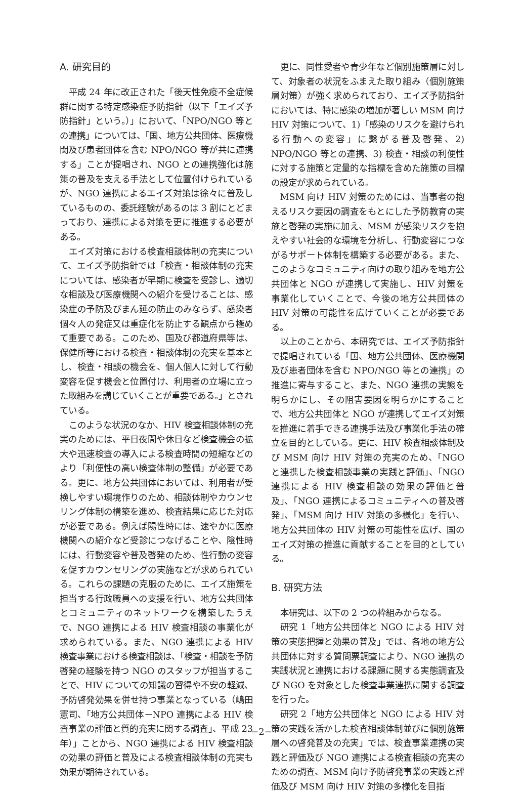A. 研究目的
平成 24 年に改正された「後天性免疫不全症候群に関する特定感染症予防指針（以下「エイズ予防指針」という。）」において、「NPO/NGO 等との連携」については、「国、地方公共団体、医療機関及び患者団体を含む NPO/NGO 等が共に連携する」ことが提唱され、NGO との連携強化は施策の普及を支える手法として位置付けられているが、NGO 連携によるエイズ対策は徐々に普及しているものの、委託経験があるのは 3 割にとどまっており、連携による対策を更に推進する必要がある。
エイズ対策における検査相談体制の充実について、エイズ予防指針では「検査・相談体制の充実については、感染者が早期に検査を受診し、適切な相談及び医療機関への紹介を受けることは、感染症の予防及びまん延の防止のみならず、感染者個々人の発症又は重症化を防止する観点から極めて重要である。このため、国及び都道府県等は、保健所等における検査・相談体制の充実を基本とし、検査・相談の機会を、個人個人に対して行動変容を促す機会と位置付け、利用者の立場に立った取組みを講じていくことが重要である。」とされている。
このような状況のなか、HIV 検査相談体制の充実のためには、平日夜間や休日など検査機会の拡大や迅速検査の導入による検査時間の短縮などのより「利便性の高い検査体制の整備」が必要である。更に、地方公共団体においては、利用者が受検しやすい環境作りのため、相談体制やカウンセリング体制の構築を進め、検査結果に応じた対応が必要である。例えば陽性時には、速やかに医療機関への紹介など受診につなげることや、陰性時には、行動変容や普及啓発のため、性行動の変容を促すカウンセリングの実施などが求められている。これらの課題の克服のために、エイズ施策を担当する行政職員への支援を行い、地方公共団体とコミュニティのネットワークを構築したうえで、NGO 連携による HIV 検査相談の事業化が求められている。また、NGO 連携による HIV 検査事業における検査相談は、「検査・相談を予防啓発の経験を持つ NGO のスタッフが担当することで、HIV についての知識の習得や不安の軽減、予防啓発効果を併せ持つ事業となっている（嶋田憲司、「地方公共団体－NPO 連携による HIV 検査事業の評価と質的充実に関する調査」、平成 23 年）」ことから、NGO 連携による HIV 検査相談の効果の評価と普及による検査相談体制の充実も効果が期待されている。
更に、同性愛者や青少年など個別施策層に対して、対象者の状況をふまえた取り組み（個別施策層対策）が強く求められており、エイズ予防指針においては、特に感染の増加が著しい MSM 向け HIV 対策について、1)「感染のリスクを避けられる行動への変容」に繋がる普及啓発、2) NPO/NGO 等との連携、3) 検査・相談の利便性に対する施策と定量的な指標を含めた施策の目標の設定が求められている。
MSM 向け HIV 対策のためには、当事者の抱えるリスク要因の調査をもとにした予防教育の実施と啓発の実施に加え、MSM が感染リスクを抱えやすい社会的な環境を分析し、行動変容につながるサポート体制を構築する必要がある。また、このようなコミュニティ向けの取り組みを地方公共団体と NGO が連携して実施し、HIV 対策を事業化していくことで、今後の地方公共団体の HIV 対策の可能性を広げていくことが必要である。
以上のことから、本研究では、エイズ予防指針で提唱されている「国、地方公共団体、医療機関及び患者団体を含む NPO/NGO 等との連携」の推進に寄与すること、また、NGO 連携の実態を明らかにし、その阻害要因を明らかにすることで、地方公共団体と NGO が連携してエイズ対策を推進に着手できる連携手法及び事業化手法の確立を目的としている。更に、HIV 検査相談体制及び MSM 向け HIV 対策の充実のため、「NGO と連携した検査相談事業の実践と評価」、「NGO 連携による HIV 検査相談の効果の評価と普及」、「NGO 連携によるコミュニティへの普及啓発」、「MSM 向け HIV 対策の多様化」を行い、地方公共団体の HIV 対策の可能性を広げ、国のエイズ対策の推進に貢献することを目的としている。
B. 研究方法
本研究は、以下の 2 つの枠組みからなる。
研究 1「地方公共団体と NGO による HIV 対策の実態把握と効果の普及」では、各地の地方公共団体に対する質問票調査により、NGO 連携の実践状況と連携における課題に関する実態調査及び NGO を対象とした検査事業連携に関する調査を行った。
研究 2「地方公共団体と NGO による HIV 対策の実践を活かした検査相談体制並びに個別施策層への啓発普及の充実」では、検査事業連携の実践と評価及び NGO 連携による検査相談の充実のための調査、MSM 向け予防啓発事業の実践と評価及び MSM 向け HIV 対策の多様化を目指
−2−